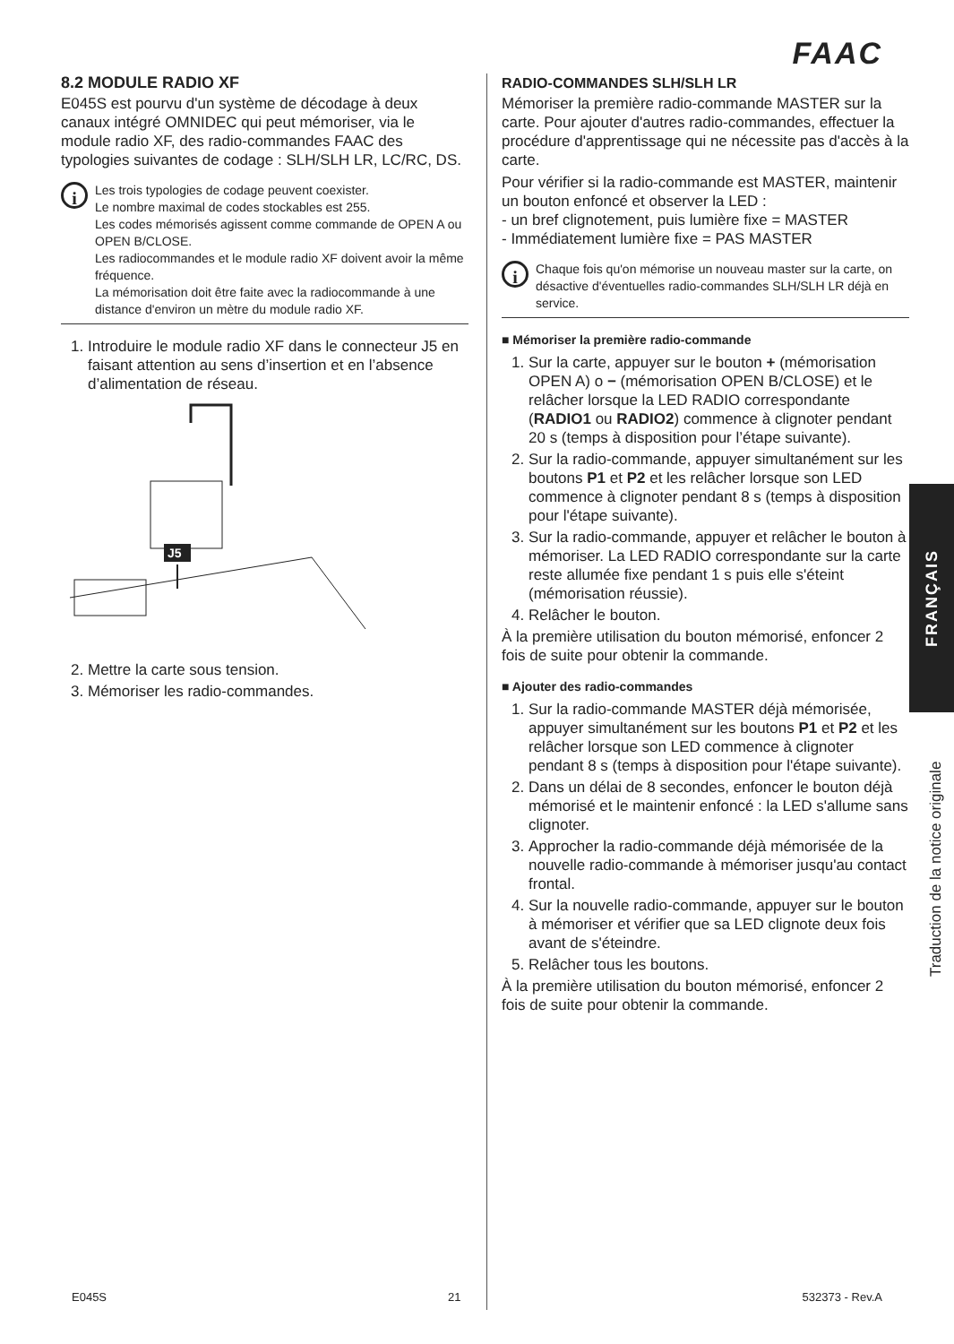FAAC
8.2 MODULE RADIO XF
E045S est pourvu d'un système de décodage à deux canaux intégré OMNIDEC qui peut mémoriser, via le module radio XF, des radio-commandes FAAC des typologies suivantes de codage : SLH/SLH LR, LC/RC, DS.
i
Les trois typologies de codage peuvent coexister.
Le nombre maximal de codes stockables est 255.
Les codes mémorisés agissent comme commande de OPEN A ou OPEN B/CLOSE.
Les radiocommandes et le module radio XF doivent avoir la même fréquence.
La mémorisation doit être faite avec la radiocommande à une distance d'environ un mètre du module radio XF.
1. Introduire le module radio XF dans le connecteur J5 en faisant attention au sens d’insertion et en l’absence d’alimentation de réseau.
J5
2. Mettre la carte sous tension.
3. Mémoriser les radio-commandes.
RADIO-COMMANDES SLH/SLH LR
Mémoriser la première radio-commande MASTER sur la carte. Pour ajouter d'autres radio-commandes, effectuer la procédure d'apprentissage qui ne nécessite pas d'accès à la carte.
Pour vérifier si la radio-commande est MASTER, maintenir un bouton enfoncé et observer la LED :
- un bref clignotement, puis lumière fixe = MASTER
- Immédiatement lumière fixe = PAS MASTER
i
Chaque fois qu'on mémorise un nouveau master sur la carte, on désactive d'éventuelles radio-commandes SLH/SLH LR déjà en service.
■ Mémoriser la première radio-commande
1. Sur la carte, appuyer sur le bouton + (mémorisation OPEN A) o − (mémorisation OPEN B/CLOSE) et le relâcher lorsque la LED RADIO correspondante (RADIO1 ou RADIO2) commence à clignoter pendant 20 s (temps à disposition pour l’étape suivante).
2. Sur la radio-commande, appuyer simultanément sur les boutons P1 et P2 et les relâcher lorsque son LED commence à clignoter pendant 8 s (temps à disposition pour l'étape suivante).
3. Sur la radio-commande, appuyer et relâcher le bouton à mémoriser. La LED RADIO correspondante sur la carte reste allumée fixe pendant 1 s puis elle s'éteint (mémorisation réussie).
4. Relâcher le bouton.
À la première utilisation du bouton mémorisé, enfoncer 2 fois de suite pour obtenir la commande.
■ Ajouter des radio-commandes
1. Sur la radio-commande MASTER déjà mémorisée, appuyer simultanément sur les boutons P1 et P2 et les relâcher lorsque son LED commence à clignoter pendant 8 s (temps à disposition pour l'étape suivante).
2. Dans un délai de 8 secondes, enfoncer le bouton déjà mémorisé et le maintenir enfoncé : la LED s'allume sans clignoter.
3. Approcher la radio-commande déjà mémorisée de la nouvelle radio-commande à mémoriser jusqu'au contact frontal.
4. Sur la nouvelle radio-commande, appuyer sur le bouton à mémoriser et vérifier que sa LED clignote deux fois avant de s'éteindre.
5. Relâcher tous les boutons.
À la première utilisation du bouton mémorisé, enfoncer 2 fois de suite pour obtenir la commande.
FRANÇAIS
Traduction de la notice originale
E045S 21 532373 - Rev.A